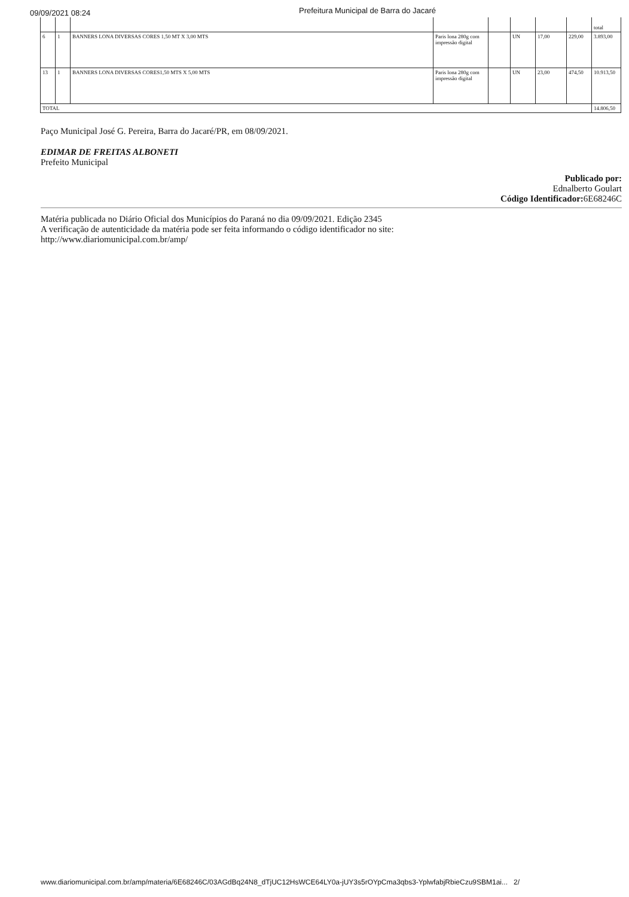09/09/2021 08:24
Prefeitura Municipal de Barra do Jacaré
| | | | | | | | | total |
| 6 | 1 | BANNERS LONA DIVERSAS CORES 1,50 MT X 3,00 MTS | Paris lona 280g com impressão digital | | UN | 17,00 | 229,00 | 3.893,00 |
| 13 | 1 | BANNERS LONA DIVERSAS CORES1,50 MTS X 5,00 MTS | Paris lona 280g com impressão digital | | UN | 23,00 | 474,50 | 10.913,50 |
| TOTAL | | | | | | | | 14.806,50 |
Paço Municipal José G. Pereira, Barra do Jacaré/PR, em 08/09/2021.
EDIMAR DE FREITAS ALBONETI
Prefeito Municipal
Publicado por:
Ednalberto Goulart
Código Identificador: 6E68246C
Matéria publicada no Diário Oficial dos Municípios do Paraná no dia 09/09/2021. Edição 2345
A verificação de autenticidade da matéria pode ser feita informando o código identificador no site:
http://www.diariomunicipal.com.br/amp/
www.diariomunicipal.com.br/amp/materia/6E68246C/03AGdBq24N8_dTjUC12HsWCE64LY0a-jUY3s5rOYpCma3qbs3-YplwfabjRbieCzu9SBM1ai... 2/